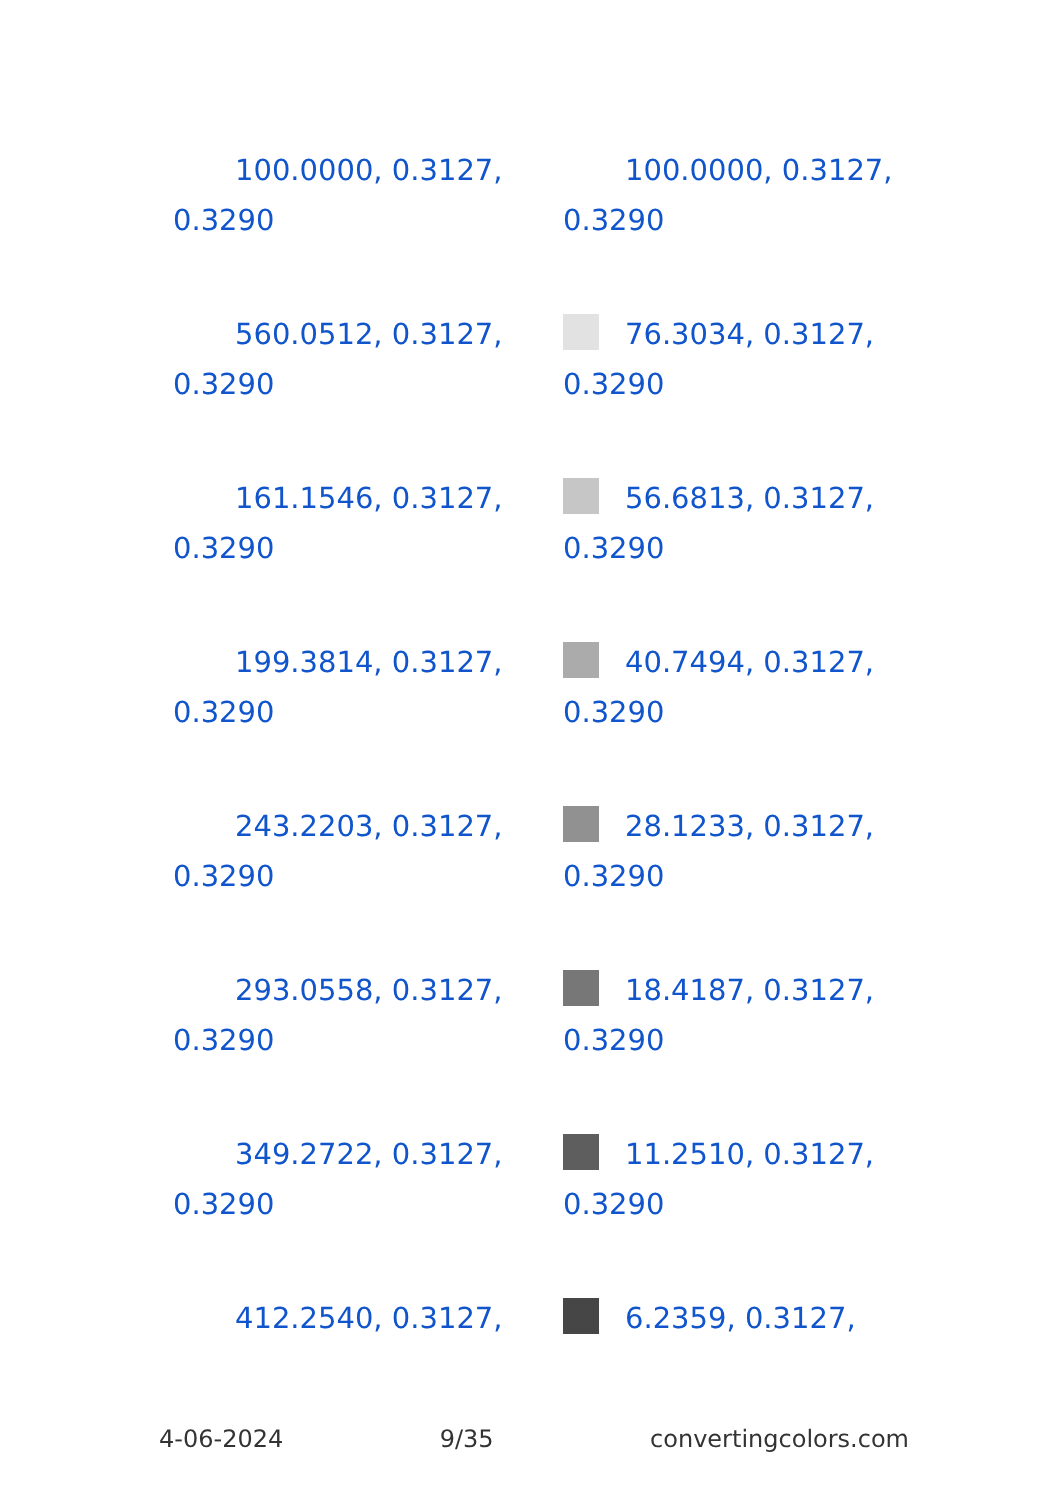100.0000, 0.3127,
0.3290
100.0000, 0.3127,
0.3290
560.0512, 0.3127,
0.3290
76.3034, 0.3127,
0.3290
161.1546, 0.3127,
0.3290
56.6813, 0.3127,
0.3290
199.3814, 0.3127,
0.3290
40.7494, 0.3127,
0.3290
243.2203, 0.3127,
0.3290
28.1233, 0.3127,
0.3290
293.0558, 0.3127,
0.3290
18.4187, 0.3127,
0.3290
349.2722, 0.3127,
0.3290
11.2510, 0.3127,
0.3290
412.2540, 0.3127,
6.2359, 0.3127,
4-06-2024 9/35 convertingcolors.com